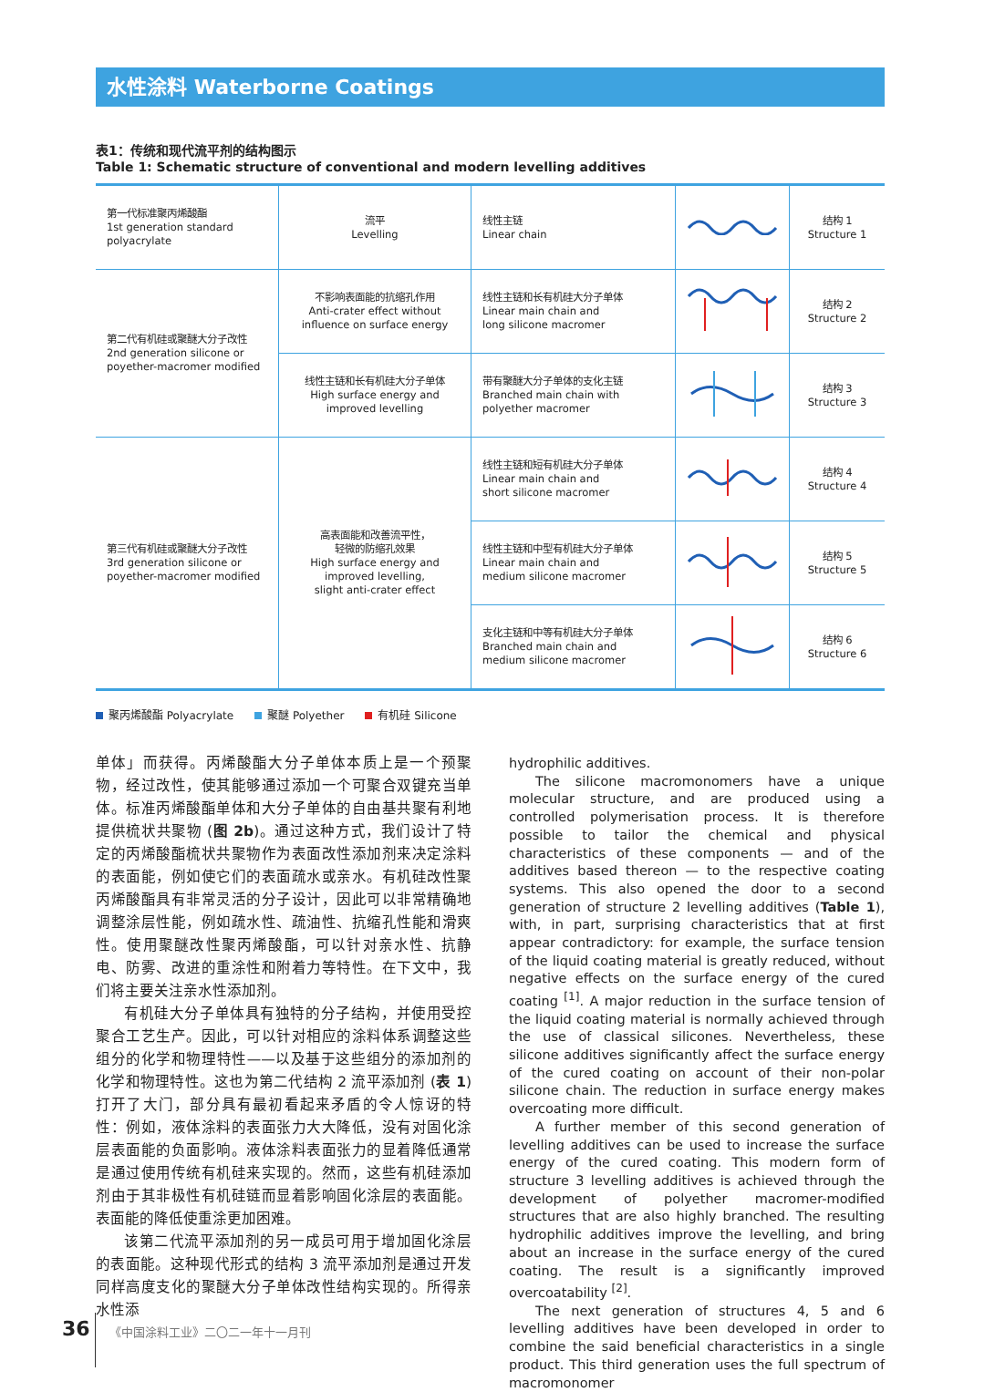水性涂料 Waterborne Coatings
表1：传统和现代流平剂的结构图示
Table 1: Schematic structure of conventional and modern levelling additives
| 第一代标准聚丙烯酸酯 1st generation standard polyacrylate | 流平 Levelling | 线性主链 Linear chain | | 结构 1 Structure 1 |
| 第二代有机硅或聚醚大分子改性 2nd generation silicone or poyether-macromer modified | 不影响表面能的抗缩孔作用 Anti-crater effect without influence on surface energy | 线性主链和长有机硅大分子单体 Linear main chain and long silicone macromer | | 结构 2 Structure 2 |
| | 线性主链和长有机硅大分子单体 High surface energy and improved levelling | 带有聚醚大分子单体的支化主链 Branched main chain with polyether macromer | | 结构 3 Structure 3 |
| 第三代有机硅或聚醚大分子改性 3rd generation silicone or poyether-macromer modified | 高表面能和改善流平性， 轻微的防缩孔效果 High surface energy and improved levelling, slight anti-crater effect | 线性主链和短有机硅大分子单体 Linear main chain and short silicone macromer | | 结构 4 Structure 4 |
| | | 线性主链和中型有机硅大分子单体 Linear main chain and medium silicone macromer | | 结构 5 Structure 5 |
| | | 支化主链和中等有机硅大分子单体 Branched main chain and medium silicone macromer | | 结构 6 Structure 6 |
聚丙烯酸酯 Polyacrylate 聚醚 Polyether 有机硅 Silicone
单体」而获得。丙烯酸酯大分子单体本质上是一个预聚物，经过改性，使其能够通过添加一个可聚合双键充当单体。标准丙烯酸酯单体和大分子单体的自由基共聚有利地提供梳状共聚物 (图 2b)。通过这种方式，我们设计了特定的丙烯酸酯梳状共聚物作为表面改性添加剂来决定涂料的表面能，例如使它们的表面疏水或亲水。有机硅改性聚丙烯酸酯具有非常灵活的分子设计，因此可以非常精确地调整涂层性能，例如疏水性、疏油性、抗缩孔性能和滑爽性。使用聚醚改性聚丙烯酸酯，可以针对亲水性、抗静电、防雾、改进的重涂性和附着力等特性。在下文中，我们将主要关注亲水性添加剂。
有机硅大分子单体具有独特的分子结构，并使用受控聚合工艺生产。因此，可以针对相应的涂料体系调整这些组分的化学和物理特性——以及基于这些组分的添加剂的化学和物理特性。这也为第二代结构 2 流平添加剂 (表 1) 打开了大门，部分具有最初看起来矛盾的令人惊讶的特性：例如，液体涂料的表面张力大大降低，没有对固化涂层表面能的负面影响。液体涂料表面张力的显着降低通常是通过使用传统有机硅来实现的。然而，这些有机硅添加剂由于其非极性有机硅链而显着影响固化涂层的表面能。表面能的降低使重涂更加困难。
该第二代流平添加剂的另一成员可用于增加固化涂层的表面能。这种现代形式的结构 3 流平添加剂是通过开发同样高度支化的聚醚大分子单体改性结构实现的。所得亲水性添
hydrophilic additives.
The silicone macromonomers have a unique molecular structure, and are produced using a controlled polymerisation process. It is therefore possible to tailor the chemical and physical characteristics of these components — and of the additives based thereon — to the respective coating systems. This also opened the door to a second generation of structure 2 levelling additives (Table 1), with, in part, surprising characteristics that at first appear contradictory: for example, the surface tension of the liquid coating material is greatly reduced, without negative effects on the surface energy of the cured coating <sup>[1]</sup>. A major reduction in the surface tension of the liquid coating material is normally achieved through the use of classical silicones. Nevertheless, these silicone additives significantly affect the surface energy of the cured coating on account of their non-polar silicone chain. The reduction in surface energy makes overcoating more difficult.
A further member of this second generation of levelling additives can be used to increase the surface energy of the cured coating. This modern form of structure 3 levelling additives is achieved through the development of polyether macromer-modified structures that are also highly branched. The resulting hydrophilic additives improve the levelling, and bring about an increase in the surface energy of the cured coating. The result is a significantly improved overcoatability <sup>[2]</sup>.
The next generation of structures 4, 5 and 6 levelling additives have been developed in order to combine the said beneficial characteristics in a single product. This third generation uses the full spectrum of macromonomer
36 《中国涂料工业》二〇二一年十一月刊